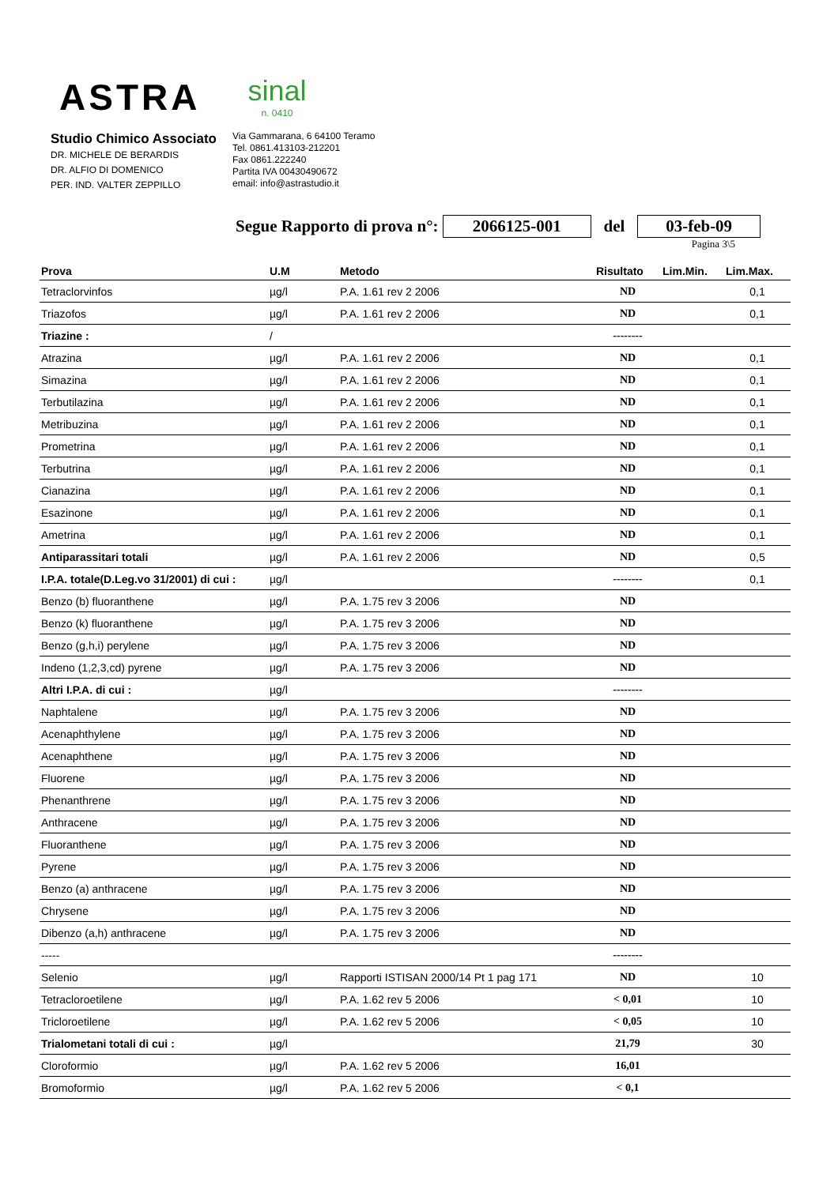ASTRA
sinal
n. 0410
Studio Chimico Associato
DR. MICHELE DE BERARDIS
DR. ALFIO DI DOMENICO
PER. IND. VALTER ZEPPILLO
Via Gammarana, 6 64100 Teramo
Tel. 0861.413103-212201
Fax 0861.222240
Partita IVA 00430490672
email: info@astrastudio.it
Segue Rapporto di prova n°: 2066125-001 del 03-feb-09
Pagina 3\5
| Prova | U.M | Metodo | Risultato | Lim.Min. | Lim.Max. |
| --- | --- | --- | --- | --- | --- |
| Tetraclorvinfos | µg/l | P.A. 1.61 rev 2 2006 | ND | | 0,1 |
| Triazofos | µg/l | P.A. 1.61 rev 2 2006 | ND | | 0,1 |
| Triazine : | / | | -------- | | |
| Atrazina | µg/l | P.A. 1.61 rev 2 2006 | ND | | 0,1 |
| Simazina | µg/l | P.A. 1.61 rev 2 2006 | ND | | 0,1 |
| Terbutilazina | µg/l | P.A. 1.61 rev 2 2006 | ND | | 0,1 |
| Metribuzina | µg/l | P.A. 1.61 rev 2 2006 | ND | | 0,1 |
| Prometrina | µg/l | P.A. 1.61 rev 2 2006 | ND | | 0,1 |
| Terbutrina | µg/l | P.A. 1.61 rev 2 2006 | ND | | 0,1 |
| Cianazina | µg/l | P.A. 1.61 rev 2 2006 | ND | | 0,1 |
| Esazinone | µg/l | P.A. 1.61 rev 2 2006 | ND | | 0,1 |
| Ametrina | µg/l | P.A. 1.61 rev 2 2006 | ND | | 0,1 |
| Antiparassitari totali | µg/l | P.A. 1.61 rev 2 2006 | ND | | 0,5 |
| I.P.A. totale(D.Leg.vo 31/2001) di cui : | µg/l | | -------- | | 0,1 |
| Benzo (b) fluoranthene | µg/l | P.A. 1.75 rev 3 2006 | ND | | |
| Benzo (k) fluoranthene | µg/l | P.A. 1.75 rev 3 2006 | ND | | |
| Benzo (g,h,i) perylene | µg/l | P.A. 1.75 rev 3 2006 | ND | | |
| Indeno (1,2,3,cd) pyrene | µg/l | P.A. 1.75 rev 3 2006 | ND | | |
| Altri I.P.A. di cui : | µg/l | | -------- | | |
| Naphtalene | µg/l | P.A. 1.75 rev 3 2006 | ND | | |
| Acenaphthylene | µg/l | P.A. 1.75 rev 3 2006 | ND | | |
| Acenaphthene | µg/l | P.A. 1.75 rev 3 2006 | ND | | |
| Fluorene | µg/l | P.A. 1.75 rev 3 2006 | ND | | |
| Phenanthrene | µg/l | P.A. 1.75 rev 3 2006 | ND | | |
| Anthracene | µg/l | P.A. 1.75 rev 3 2006 | ND | | |
| Fluoranthene | µg/l | P.A. 1.75 rev 3 2006 | ND | | |
| Pyrene | µg/l | P.A. 1.75 rev 3 2006 | ND | | |
| Benzo (a) anthracene | µg/l | P.A. 1.75 rev 3 2006 | ND | | |
| Chrysene | µg/l | P.A. 1.75 rev 3 2006 | ND | | |
| Dibenzo (a,h) anthracene | µg/l | P.A. 1.75 rev 3 2006 | ND | | |
| ----- | | | -------- | | |
| Selenio | µg/l | Rapporti ISTISAN 2000/14 Pt 1 pag 171 | ND | | 10 |
| Tetracloroetilene | µg/l | P.A. 1.62 rev 5 2006 | < 0,01 | | 10 |
| Tricloroetilene | µg/l | P.A. 1.62 rev 5 2006 | < 0,05 | | 10 |
| Trialometani totali di cui : | µg/l | | 21,79 | | 30 |
| Cloroformio | µg/l | P.A. 1.62 rev 5 2006 | 16,01 | | |
| Bromoformio | µg/l | P.A. 1.62 rev 5 2006 | < 0,1 | | |